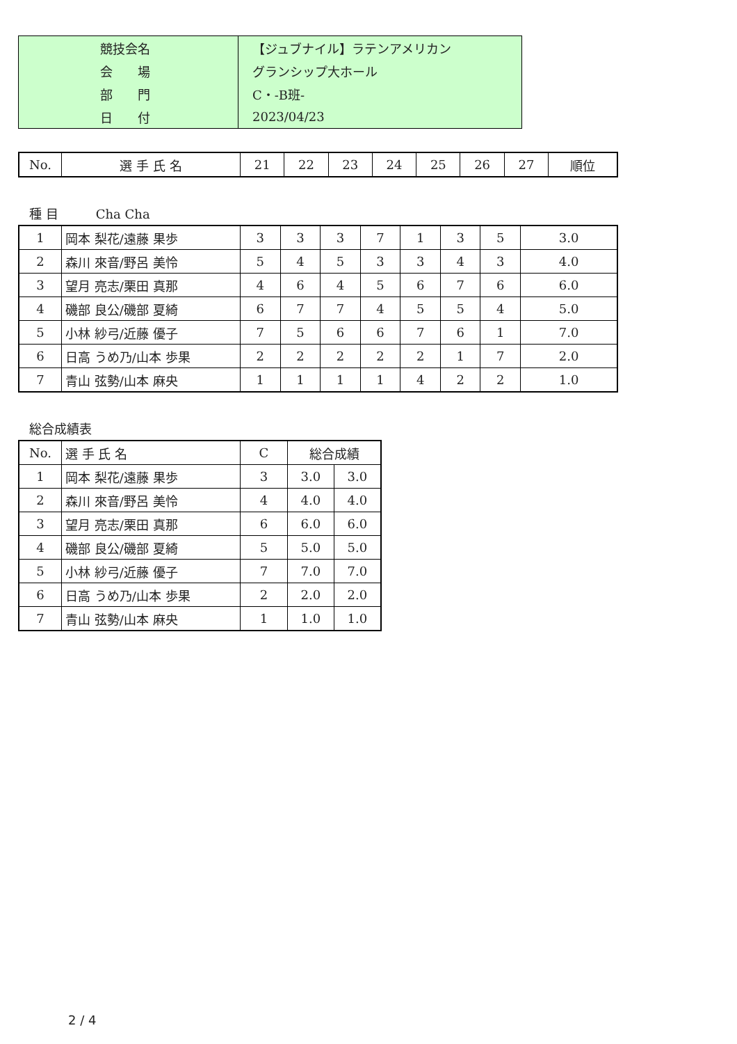| 競技会名 | 【ジュブナイル】ラテンアメリカン |
| 会 場 | グランシップ大ホール |
| 部 門 | C・-B班- |
| 日 付 | 2023/04/23 |
| No. | 選 手 氏 名 | 21 | 22 | 23 | 24 | 25 | 26 | 27 | 順位 |
| --- | --- | --- | --- | --- | --- | --- | --- | --- | --- |
種 目　　　Cha Cha
| 1 | 岡本 梨花/遠藤 果歩 | 3 | 3 | 3 | 7 | 1 | 3 | 5 | 3.0 |
| 2 | 森川 來音/野呂 美怜 | 5 | 4 | 5 | 3 | 3 | 4 | 3 | 4.0 |
| 3 | 望月 亮志/栗田 真那 | 4 | 6 | 4 | 5 | 6 | 7 | 6 | 6.0 |
| 4 | 磯部 良公/磯部 夏綺 | 6 | 7 | 7 | 4 | 5 | 5 | 4 | 5.0 |
| 5 | 小林 紗弓/近藤 優子 | 7 | 5 | 6 | 6 | 7 | 6 | 1 | 7.0 |
| 6 | 日高 うめ乃/山本 歩果 | 2 | 2 | 2 | 2 | 2 | 1 | 7 | 2.0 |
| 7 | 青山 弦勢/山本 麻央 | 1 | 1 | 1 | 1 | 4 | 2 | 2 | 1.0 |
総合成績表
| No. | 選 手 氏 名 | C | 総合成績 | |
| 1 | 岡本 梨花/遠藤 果歩 | 3 | 3.0 | 3.0 |
| 2 | 森川 來音/野呂 美怜 | 4 | 4.0 | 4.0 |
| 3 | 望月 亮志/栗田 真那 | 6 | 6.0 | 6.0 |
| 4 | 磯部 良公/磯部 夏綺 | 5 | 5.0 | 5.0 |
| 5 | 小林 紗弓/近藤 優子 | 7 | 7.0 | 7.0 |
| 6 | 日高 うめ乃/山本 歩果 | 2 | 2.0 | 2.0 |
| 7 | 青山 弦勢/山本 麻央 | 1 | 1.0 | 1.0 |
2 / 4